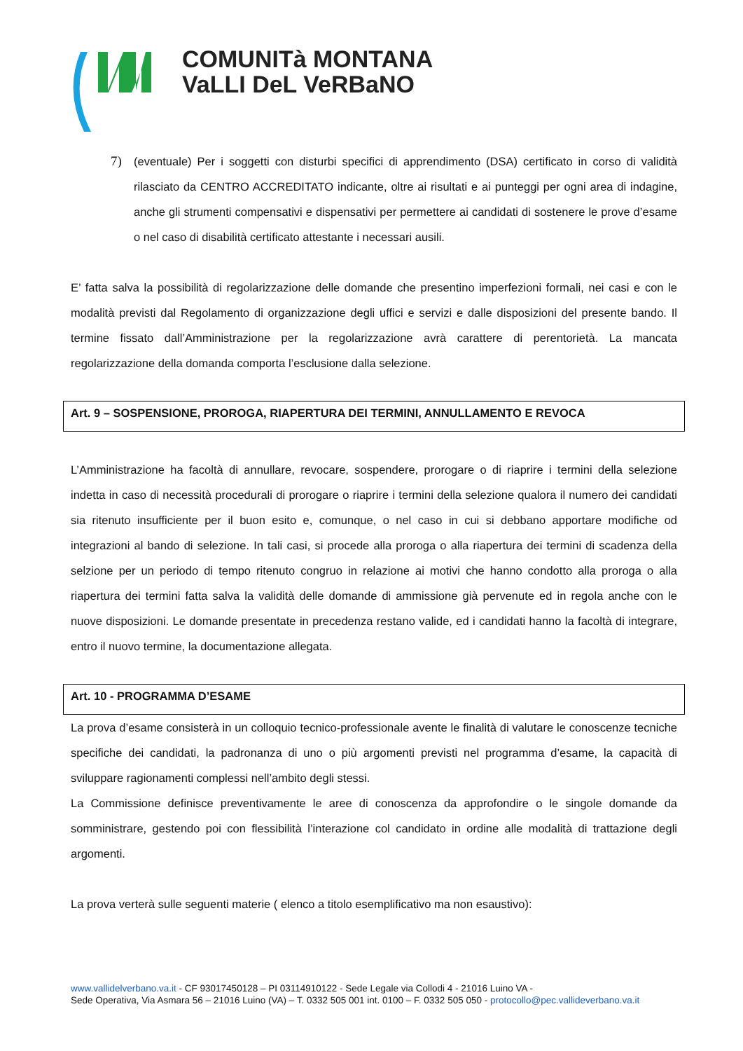COMUNITà MONTANA
VaLLI DeL VeRBaNO
7)
(eventuale) Per i soggetti con disturbi specifici di apprendimento (DSA) certificato in corso di validità rilasciato da CENTRO ACCREDITATO indicante, oltre ai risultati e ai punteggi per ogni area di indagine, anche gli strumenti compensativi e dispensativi per permettere ai candidati di sostenere le prove d’esame o nel caso di disabilità certificato attestante i necessari ausili.
E’ fatta salva la possibilità di regolarizzazione delle domande che presentino imperfezioni formali, nei casi e con le modalità previsti dal Regolamento di organizzazione degli uffici e servizi e dalle disposizioni del presente bando. Il termine fissato dall’Amministrazione per la regolarizzazione avrà carattere di perentorietà. La mancata regolarizzazione della domanda comporta l’esclusione dalla selezione.
Art. 9 – SOSPENSIONE, PROROGA, RIAPERTURA DEI TERMINI, ANNULLAMENTO E REVOCA
L’Amministrazione ha facoltà di annullare, revocare, sospendere, prorogare o di riaprire i termini della selezione indetta in caso di necessità procedurali di prorogare o riaprire i termini della selezione qualora il numero dei candidati sia ritenuto insufficiente per il buon esito e, comunque, o nel caso in cui si debbano apportare modifiche od integrazioni al bando di selezione. In tali casi, si procede alla proroga o alla riapertura dei termini di scadenza della selzione per un periodo di tempo ritenuto congruo in relazione ai motivi che hanno condotto alla proroga o alla riapertura dei termini fatta salva la validità delle domande di ammissione già pervenute ed in regola anche con le nuove disposizioni. Le domande presentate in precedenza restano valide, ed i candidati hanno la facoltà di integrare, entro il nuovo termine, la documentazione allegata.
Art. 10 - PROGRAMMA D’ESAME
La prova d’esame consisterà in un colloquio tecnico-professionale avente le finalità di valutare le conoscenze tecniche specifiche dei candidati, la padronanza di uno o più argomenti previsti nel programma d’esame, la capacità di sviluppare ragionamenti complessi nell’ambito degli stessi.
La Commissione definisce preventivamente le aree di conoscenza da approfondire o le singole domande da somministrare, gestendo poi con flessibilità l’interazione col candidato in ordine alle modalità di trattazione degli argomenti.
La prova verterà sulle seguenti materie ( elenco a titolo esemplificativo ma non esaustivo):
www.vallidelverbano.va.it - CF 93017450128 – PI 03114910122 - Sede Legale via Collodi 4 - 21016 Luino VA -
Sede Operativa, Via Asmara 56 – 21016 Luino (VA) – T. 0332 505 001 int. 0100 – F. 0332 505 050 - protocollo@pec.vallideverbano.va.it